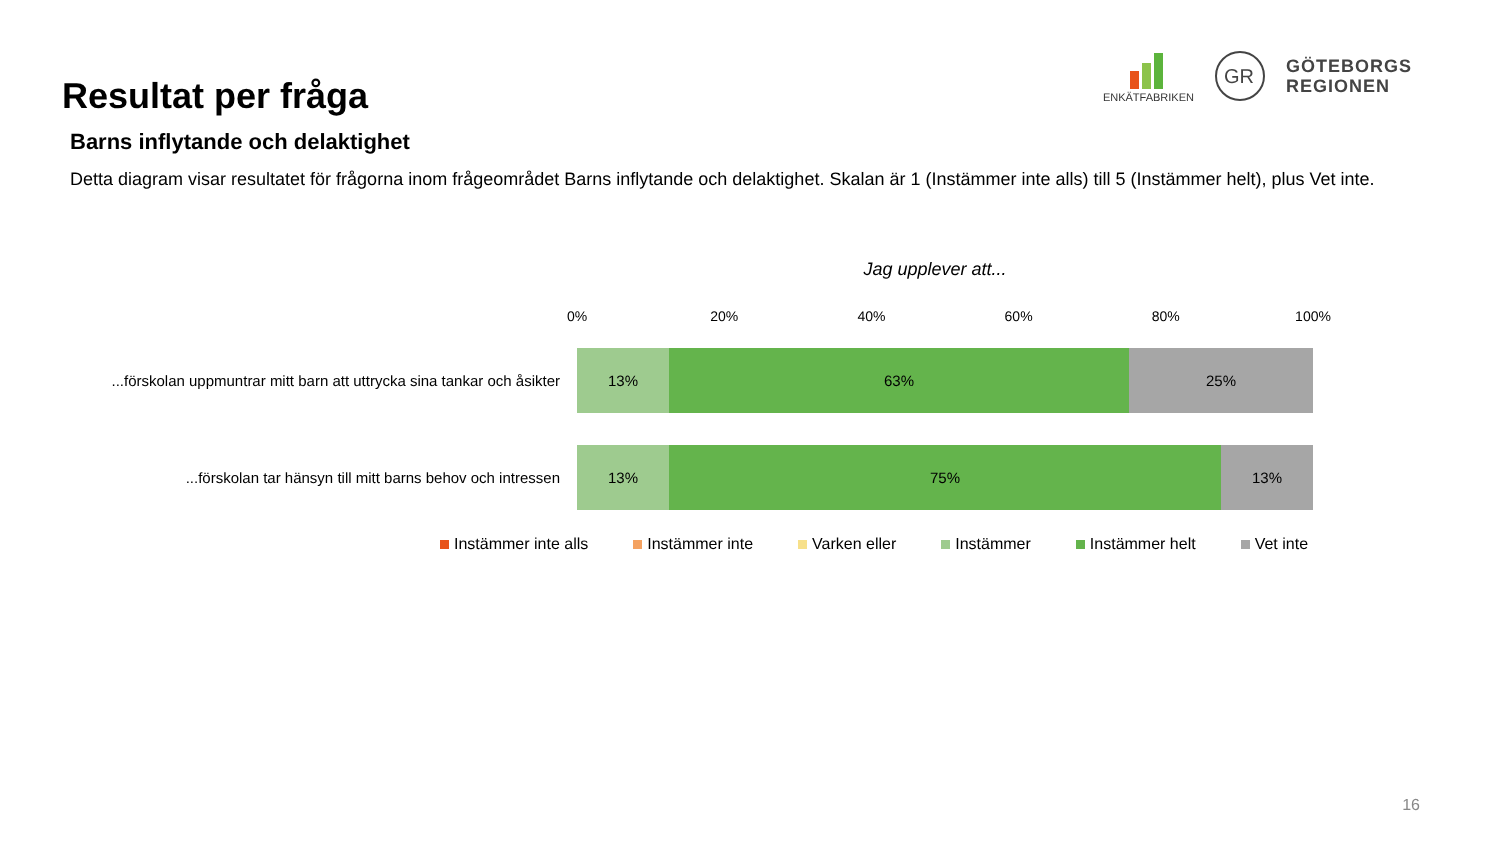Resultat per fråga
ENKÄTFABRIKEN
GR
GÖTEBORGS
REGIONEN
Barns inflytande och delaktighet
Detta diagram visar resultatet för frågorna inom frågeområdet Barns inflytande och delaktighet. Skalan är 1 (Instämmer inte alls) till 5 (Instämmer helt), plus Vet inte.
Jag upplever att...
0% 20% 40% 60% 80% 100%
...förskolan uppmuntrar mitt barn att uttrycka sina tankar och åsikter
13% 63% 25%
...förskolan tar hänsyn till mitt barns behov och intressen
13% 75% 13%
Instämmer inte alls Instämmer inte Varken eller Instämmer Instämmer helt Vet inte
16